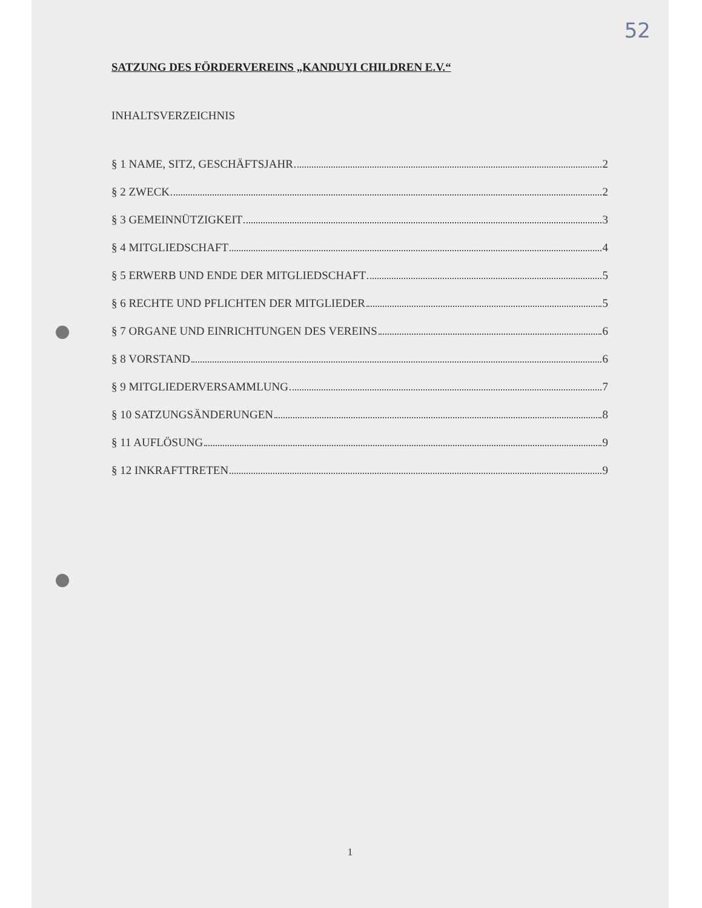52
SATZUNG DES FÖRDERVEREINS „KANDUYI CHILDREN E.V.“
INHALTSVERZEICHNIS
§ 1 NAME, SITZ, GESCHÄFTSJAHR 2
§ 2 ZWECK 2
§ 3 GEMEINNÜTZIGKEIT 3
§ 4 MITGLIEDSCHAFT 4
§ 5 ERWERB UND ENDE DER MITGLIEDSCHAFT 5
§ 6 RECHTE UND PFLICHTEN DER MITGLIEDER 5
§ 7 ORGANE UND EINRICHTUNGEN DES VEREINS 6
§ 8 VORSTAND 6
§ 9 MITGLIEDERVERSAMMLUNG 7
§ 10 SATZUNGSÄNDERUNGEN 8
§ 11 AUFLÖSUNG 9
§ 12 INKRAFTTRETEN 9
1